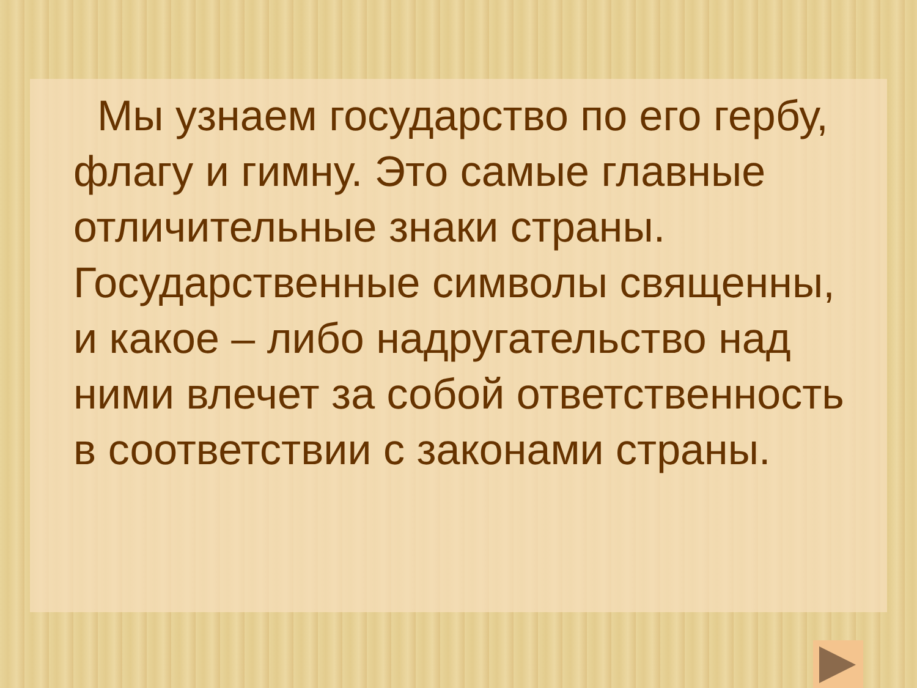Мы узнаем государство по его гербу, флагу и гимну. Это самые главные отличительные знаки страны. Государственные символы священны, и какое – либо надругательство над ними влечет за собой ответственность в соответствии с законами страны.